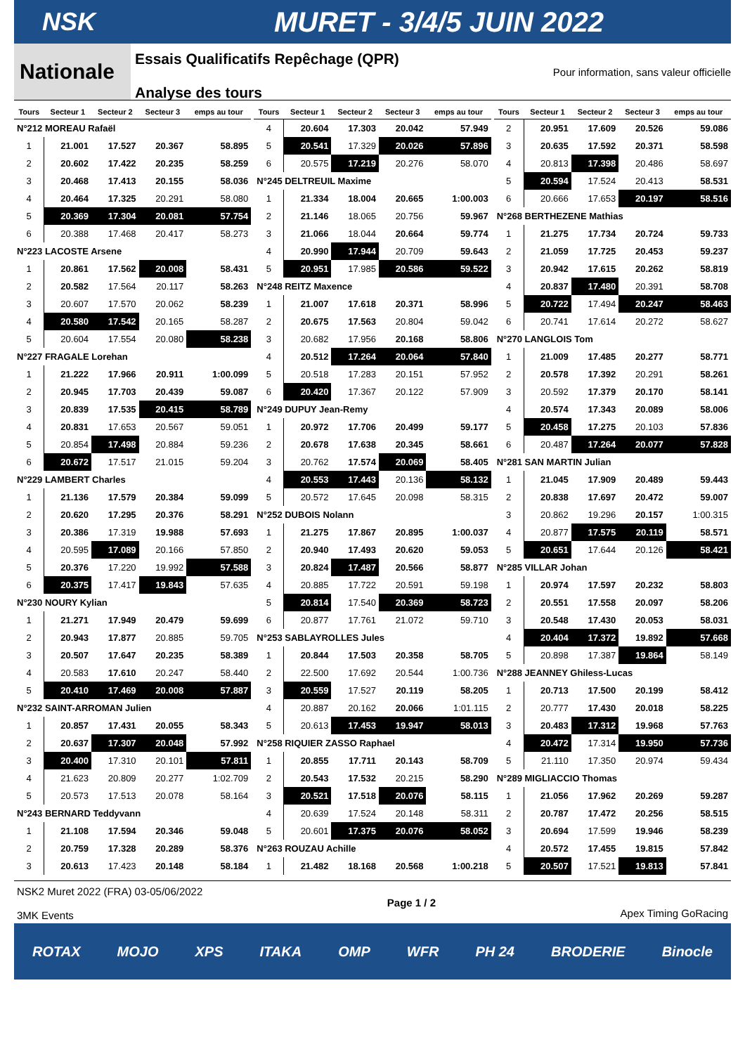NSK MURET - 3/4/5 JUIN 2022
Nationale
Essais Qualificatifs Repêchage (QPR)
Analyse des tours
Pour information, sans valeur officielle
| Tours | Secteur 1 | Secteur 2 | Secteur 3 | emps au tour |
| --- | --- | --- | --- | --- |
| N°212 MOREAU Rafaël | | | | |
| 1 | 21.001 | 17.527 | 20.367 | 58.895 |
| 2 | 20.602 | 17.422 | 20.235 | 58.259 |
| 3 | 20.468 | 17.413 | 20.155 | 58.036 |
| 4 | 20.464 | 17.325 | 20.291 | 58.080 |
| 5 | 20.369 | 17.304 | 20.081 | 57.754 |
| 6 | 20.388 | 17.468 | 20.417 | 58.273 |
| N°223 LACOSTE Arsene | | | | |
| 1 | 20.861 | 17.562 | 20.008 | 58.431 |
| 2 | 20.582 | 17.564 | 20.117 | 58.263 |
| 3 | 20.607 | 17.570 | 20.062 | 58.239 |
| 4 | 20.580 | 17.542 | 20.165 | 58.287 |
| 5 | 20.604 | 17.554 | 20.080 | 58.238 |
| N°227 FRAGALE Lorehan | | | | |
| 1 | 21.222 | 17.966 | 20.911 | 1:00.099 |
| 2 | 20.945 | 17.703 | 20.439 | 59.087 |
| 3 | 20.839 | 17.535 | 20.415 | 58.789 |
| 4 | 20.831 | 17.653 | 20.567 | 59.051 |
| 5 | 20.854 | 17.498 | 20.884 | 59.236 |
| 6 | 20.672 | 17.517 | 21.015 | 59.204 |
| N°229 LAMBERT Charles | | | | |
| 1 | 21.136 | 17.579 | 20.384 | 59.099 |
| 2 | 20.620 | 17.295 | 20.376 | 58.291 |
| 3 | 20.386 | 17.319 | 19.988 | 57.693 |
| 4 | 20.595 | 17.089 | 20.166 | 57.850 |
| 5 | 20.376 | 17.220 | 19.992 | 57.588 |
| 6 | 20.375 | 17.417 | 19.843 | 57.635 |
| N°230 NOURY Kylian | | | | |
| 1 | 21.271 | 17.949 | 20.479 | 59.699 |
| 2 | 20.943 | 17.877 | 20.885 | 59.705 |
| 3 | 20.507 | 17.647 | 20.235 | 58.389 |
| 4 | 20.583 | 17.610 | 20.247 | 58.440 |
| 5 | 20.410 | 17.469 | 20.008 | 57.887 |
| N°232 SAINT-ARROMAN Julien | | | | |
| 1 | 20.857 | 17.431 | 20.055 | 58.343 |
| 2 | 20.637 | 17.307 | 20.048 | 57.992 |
| 3 | 20.400 | 17.310 | 20.101 | 57.811 |
| 4 | 21.623 | 20.809 | 20.277 | 1:02.709 |
| 5 | 20.573 | 17.513 | 20.078 | 58.164 |
| N°243 BERNARD Teddyvann | | | | |
| 1 | 21.108 | 17.594 | 20.346 | 59.048 |
| 2 | 20.759 | 17.328 | 20.289 | 58.376 |
| 3 | 20.613 | 17.423 | 20.148 | 58.184 |
| Tours | Secteur 1 | Secteur 2 | Secteur 3 | emps au tour |
| --- | --- | --- | --- | --- |
| 4 | 20.604 | 17.303 | 20.042 | 57.949 |
| 5 | 20.541 | 17.329 | 20.026 | 57.896 |
| 6 | 20.575 | 17.219 | 20.276 | 58.070 |
| N°245 DELTREUIL Maxime | | | | |
| 1 | 21.334 | 18.004 | 20.665 | 1:00.003 |
| 2 | 21.146 | 18.065 | 20.756 | 59.967 |
| 3 | 21.066 | 18.044 | 20.664 | 59.774 |
| 4 | 20.990 | 17.944 | 20.709 | 59.643 |
| 5 | 20.951 | 17.985 | 20.586 | 59.522 |
| N°248 REITZ Maxence | | | | |
| 1 | 21.007 | 17.618 | 20.371 | 58.996 |
| 2 | 20.675 | 17.563 | 20.804 | 59.042 |
| 3 | 20.682 | 17.956 | 20.168 | 58.806 |
| 4 | 20.512 | 17.264 | 20.064 | 57.840 |
| 5 | 20.518 | 17.283 | 20.151 | 57.952 |
| 6 | 20.420 | 17.367 | 20.122 | 57.909 |
| N°249 DUPUY Jean-Remy | | | | |
| 1 | 20.972 | 17.706 | 20.499 | 59.177 |
| 2 | 20.678 | 17.638 | 20.345 | 58.661 |
| 3 | 20.762 | 17.574 | 20.069 | 58.405 |
| 4 | 20.553 | 17.443 | 20.136 | 58.132 |
| 5 | 20.572 | 17.645 | 20.098 | 58.315 |
| N°252 DUBOIS Nolann | | | | |
| 1 | 21.275 | 17.867 | 20.895 | 1:00.037 |
| 2 | 20.940 | 17.493 | 20.620 | 59.053 |
| 3 | 20.824 | 17.487 | 20.566 | 58.877 |
| 4 | 20.885 | 17.722 | 20.591 | 59.198 |
| 5 | 20.814 | 17.540 | 20.369 | 58.723 |
| 6 | 20.877 | 17.761 | 21.072 | 59.710 |
| N°253 SABLAYROLLES Jules | | | | |
| 1 | 20.844 | 17.503 | 20.358 | 58.705 |
| 2 | 22.500 | 17.692 | 20.544 | 1:00.736 |
| 3 | 20.559 | 17.527 | 20.119 | 58.205 |
| 4 | 20.887 | 20.162 | 20.066 | 1:01.115 |
| 5 | 20.613 | 17.453 | 19.947 | 58.013 |
| N°258 RIQUIER ZASSO Raphael | | | | |
| 1 | 20.855 | 17.711 | 20.143 | 58.709 |
| 2 | 20.543 | 17.532 | 20.215 | 58.290 |
| 3 | 20.521 | 17.518 | 20.076 | 58.115 |
| 4 | 20.639 | 17.524 | 20.148 | 58.311 |
| 5 | 20.601 | 17.375 | 20.076 | 58.052 |
| N°263 ROUZAU Achille | | | | |
| 1 | 21.482 | 18.168 | 20.568 | 1:00.218 |
| Tours | Secteur 1 | Secteur 2 | Secteur 3 | emps au tour |
| --- | --- | --- | --- | --- |
| 2 | 20.951 | 17.609 | 20.526 | 59.086 |
| 3 | 20.635 | 17.592 | 20.371 | 58.598 |
| 4 | 20.813 | 17.398 | 20.486 | 58.697 |
| 5 | 20.594 | 17.524 | 20.413 | 58.531 |
| 6 | 20.666 | 17.653 | 20.197 | 58.516 |
| N°268 BERTHEZENE Mathias | | | | |
| 1 | 21.275 | 17.734 | 20.724 | 59.733 |
| 2 | 21.059 | 17.725 | 20.453 | 59.237 |
| 3 | 20.942 | 17.615 | 20.262 | 58.819 |
| 4 | 20.837 | 17.480 | 20.391 | 58.708 |
| 5 | 20.722 | 17.494 | 20.247 | 58.463 |
| 6 | 20.741 | 17.614 | 20.272 | 58.627 |
| N°270 LANGLOIS Tom | | | | |
| 1 | 21.009 | 17.485 | 20.277 | 58.771 |
| 2 | 20.578 | 17.392 | 20.291 | 58.261 |
| 3 | 20.592 | 17.379 | 20.170 | 58.141 |
| 4 | 20.574 | 17.343 | 20.089 | 58.006 |
| 5 | 20.458 | 17.275 | 20.103 | 57.836 |
| 6 | 20.487 | 17.264 | 20.077 | 57.828 |
| N°281 SAN MARTIN Julian | | | | |
| 1 | 21.045 | 17.909 | 20.489 | 59.443 |
| 2 | 20.838 | 17.697 | 20.472 | 59.007 |
| 3 | 20.862 | 19.296 | 20.157 | 1:00.315 |
| 4 | 20.877 | 17.575 | 20.119 | 58.571 |
| 5 | 20.651 | 17.644 | 20.126 | 58.421 |
| N°285 VILLAR Johan | | | | |
| 1 | 20.974 | 17.597 | 20.232 | 58.803 |
| 2 | 20.551 | 17.558 | 20.097 | 58.206 |
| 3 | 20.548 | 17.430 | 20.053 | 58.031 |
| 4 | 20.404 | 17.372 | 19.892 | 57.668 |
| 5 | 20.898 | 17.387 | 19.864 | 58.149 |
| N°288 JEANNEY Ghiless-Lucas | | | | |
| 1 | 20.713 | 17.500 | 20.199 | 58.412 |
| 2 | 20.777 | 17.430 | 20.018 | 58.225 |
| 3 | 20.483 | 17.312 | 19.968 | 57.763 |
| 4 | 20.472 | 17.314 | 19.950 | 57.736 |
| 5 | 21.110 | 17.350 | 20.974 | 59.434 |
| N°289 MIGLIACCIO Thomas | | | | |
| 1 | 21.056 | 17.962 | 20.269 | 59.287 |
| 2 | 20.787 | 17.472 | 20.256 | 58.515 |
| 3 | 20.694 | 17.599 | 19.946 | 58.239 |
| 4 | 20.572 | 17.455 | 19.815 | 57.842 |
| 5 | 20.507 | 17.521 | 19.813 | 57.841 |
NSK2 Muret 2022 (FRA) 03-05/06/2022
3MK Events
Page 1 / 2 Apex Timing GoRacing
ROTAX MOJO XPS ITAKA OMP WFR PH 24 BRODERIE Binocle